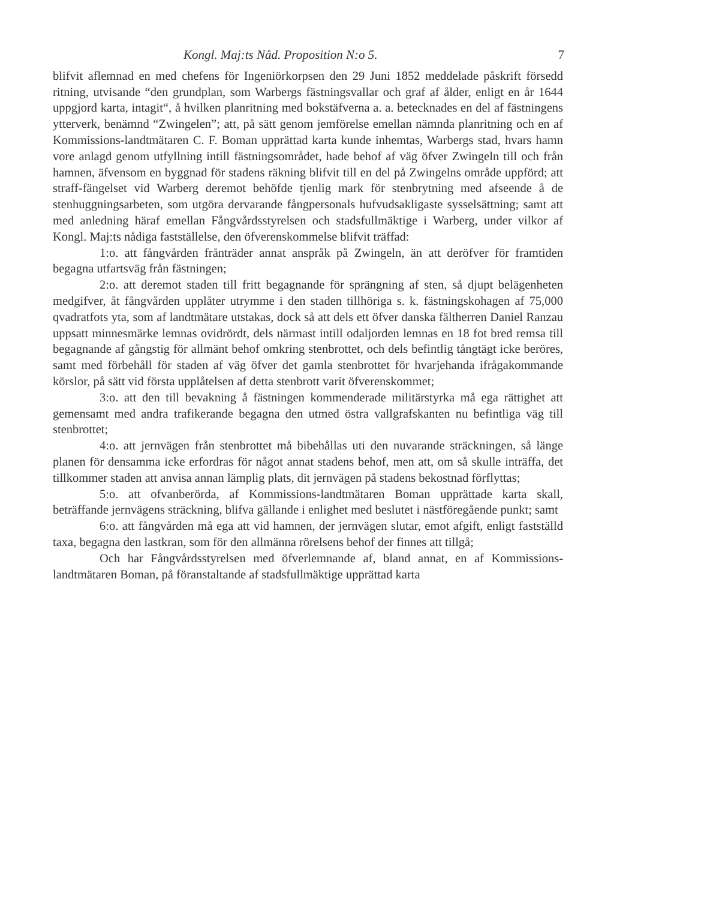Kongl. Maj:ts Nåd. Proposition N:o 5. 7
blifvit aflemnad en med chefens för Ingeniörkorpsen den 29 Juni 1852 meddelade påskrift försedd ritning, utvisande “den grundplan, som Warbergs fästningsvallar och graf af ålder, enligt en år 1644 uppgjord karta, intagit“, å hvilken planritning med bokstäfverna a. a. betecknades en del af fästningens ytterverk, benämnd “Zwingelen”; att, på sätt genom jemförelse emellan nämnda planritning och en af Kommissions-landtmätaren C. F. Boman upprättad karta kunde inhemtas, Warbergs stad, hvars hamn vore anlagd genom utfyllning intill fästningsområdet, hade behof af väg öfver Zwingeln till och från hamnen, äfvensom en byggnad för stadens räkning blifvit till en del på Zwingelns område uppförd; att straff-fängelset vid Warberg deremot behöfde tjenlig mark för stenbrytning med afseende å de stenhuggningsarbeten, som utgöra dervarande fångpersonals hufvudsakligaste sysselsättning; samt att med anledning häraf emellan Fångvårdsstyrelsen och stadsfullmäktige i Warberg, under vilkor af Kongl. Maj:ts nådiga fastställelse, den öfverenskommelse blifvit träffad:
1:o. att fångvården frånträder annat anspråk på Zwingeln, än att deröfver för framtiden begagna utfartsväg från fästningen;
2:o. att deremot staden till fritt begagnande för sprängning af sten, så djupt belägenheten medgifver, åt fångvården upplåter utrymme i den staden tillhöriga s. k. fästningskohagen af 75,000 qvadratfots yta, som af landtmätare utstakas, dock så att dels ett öfver danska fältherren Daniel Ranzau uppsatt minnesmärke lemnas ovidrördt, dels närmast intill odaljorden lemnas en 18 fot bred remsa till begagnande af gångstig för allmänt behof omkring stenbrottet, och dels befintlig tångtägt icke beröres, samt med förbehåll för staden af väg öfver det gamla stenbrottet för hvarjehanda ifrågakommande körslor, på sätt vid första upplåtelsen af detta stenbrott varit öfverenskommet;
3:o. att den till bevakning å fästningen kommenderade militärstyrka må ega rättighet att gemensamt med andra trafikerande begagna den utmed östra vallgrafskanten nu befintliga väg till stenbrottet;
4:o. att jernvägen från stenbrottet må bibehållas uti den nuvarande sträckningen, så länge planen för densamma icke erfordras för något annat stadens behof, men att, om så skulle inträffa, det tillkommer staden att anvisa annan lämplig plats, dit jernvägen på stadens bekostnad förflyttas;
5:o. att ofvanberörda, af Kommissions-landtmätaren Boman upprättade karta skall, beträffande jernvägens sträckning, blifva gällande i enlighet med beslutet i nästföregående punkt; samt
6:o. att fångvården må ega att vid hamnen, der jernvägen slutar, emot afgift, enligt fastställd taxa, begagna den lastkran, som för den allmänna rörelsens behof der finnes att tillgå;
Och har Fångvårdsstyrelsen med öfverlemnande af, bland annat, en af Kommissions-landtmätaren Boman, på föranstaltande af stadsfullmäktige upprättad karta